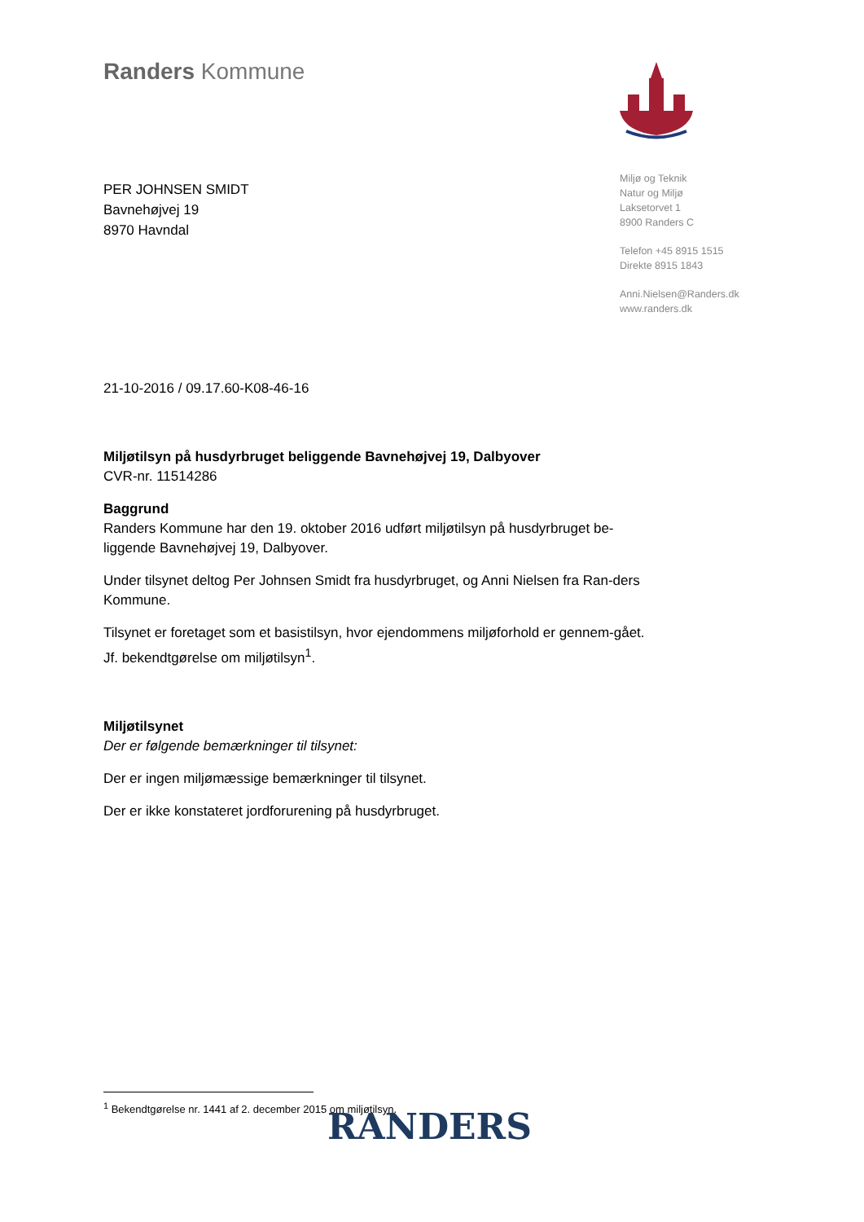Randers Kommune
Miljø og Teknik
Natur og Miljø
Laksetorvet 1
8900 Randers C
Telefon +45 8915 1515
Direkte 8915 1843
Anni.Nielsen@Randers.dk
www.randers.dk
PER JOHNSEN SMIDT
Bavnehøjvej 19
8970 Havndal
21-10-2016 / 09.17.60-K08-46-16
Miljøtilsyn på husdyrbruget beliggende Bavnehøjvej 19, Dalbyover
CVR-nr. 11514286
Baggrund
Randers Kommune har den 19. oktober 2016 udført miljøtilsyn på husdyrbruget be-liggende Bavnehøjvej 19, Dalbyover.
Under tilsynet deltog Per Johnsen Smidt fra husdyrbruget, og Anni Nielsen fra Ran-ders Kommune.
Tilsynet er foretaget som et basistilsyn, hvor ejendommens miljøforhold er gennem-gået. Jf. bekendtgørelse om miljøtilsyn<sup>1</sup>.
Miljøtilsynet
Der er følgende bemærkninger til tilsynet:
Der er ingen miljømæssige bemærkninger til tilsynet.
Der er ikke konstateret jordforurening på husdyrbruget.
<sup>1</sup> Bekendtgørelse nr. 1441 af 2. december 2015 om miljøtilsyn.
RANDERS